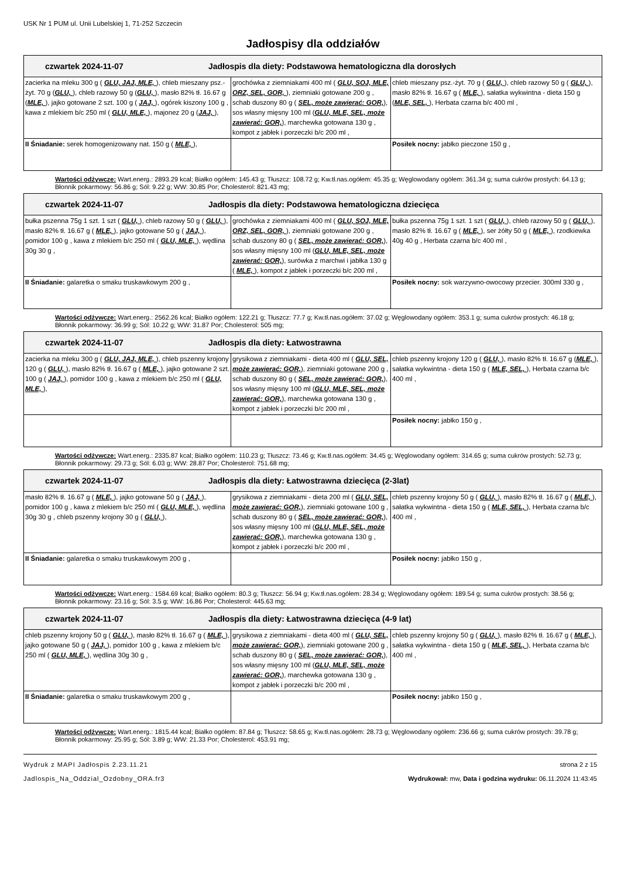USK Nr 1 PUM ul. Unii Lubelskiej 1, 71-252 Szczecin
Jadłospisy dla oddziałów
| czwartek 2024-11-07 Jadłospis dla diety: Podstawowa hematologiczna dla dorosłych | | |
| zacierka na mleku 300 g ( GLU, JAJ, MLE, ), chleb mieszany psz.-żyt. 70 g ( GLU, ), chleb razowy 50 g ( GLU, ), masło 82% tł. 16.67 g ( MLE, ), jajko gotowane 2 szt. 100 g ( JAJ, ), ogórek kiszony 100 g , kawa z mlekiem b/c 250 ml ( GLU, MLE, ), majonez 20 g ( JAJ, ), | grochówka z ziemniakami 400 ml ( GLU, SOJ, MLE, ORZ, SEL, GOR, ), ziemniaki gotowane 200 g , schab duszony 80 g ( SEL, może zawierać: GOR, ), sos własny mięsny 100 ml ( GLU, MLE, SEL, może zawierać: GOR, ), marchewka gotowana 130 g , kompot z jabłek i porzeczki b/c 200 ml , | chleb mieszany psz.-żyt. 70 g ( GLU, ), chleb razowy 50 g ( GLU, ), masło 82% tł. 16.67 g ( MLE, ), sałatka wykwintna - dieta 150 g ( MLE, SEL, ), Herbata czarna b/c 400 ml , |
| II Śniadanie: serek homogenizowany nat. 150 g ( MLE, ), | | Posiłek nocny: jabłko pieczone 150 g , |
Wartości odżywcze: Wart.energ.: 2893.29 kcal; Białko ogółem: 145.43 g; Tłuszcz: 108.72 g; Kw.tł.nas.ogółem: 45.35 g; Węglowodany ogółem: 361.34 g; suma cukrów prostych: 64.13 g; Błonnik pokarmowy: 56.86 g; Sól: 9.22 g; WW: 30.85 Por; Cholesterol: 821.43 mg;
| czwartek 2024-11-07 Jadłospis dla diety: Podstawowa hematologiczna dziecięca | | |
| bułka pszenna 75g 1 szt. 1 szt ( GLU, ), chleb razowy 50 g ( GLU, ), masło 82% tł. 16.67 g ( MLE, ), jajko gotowane 50 g ( JAJ, ), pomidor 100 g , kawa z mlekiem b/c 250 ml ( GLU, MLE, ), wędlina 30g 30 g , | grochówka z ziemniakami 400 ml ( GLU, SOJ, MLE, ORZ, SEL, GOR, ), ziemniaki gotowane 200 g , schab duszony 80 g ( SEL, może zawierać: GOR, ), sos własny mięsny 100 ml ( GLU, MLE, SEL, może zawierać: GOR, ), surówka z marchwi i jabłka 130 g ( MLE, ), kompot z jabłek i porzeczki b/c 200 ml , | bułka pszenna 75g 1 szt. 1 szt ( GLU, ), chleb razowy 50 g ( GLU, ), masło 82% tł. 16.67 g ( MLE, ), ser żółty 50 g ( MLE, ), rzodkiewka 40g 40 g , Herbata czarna b/c 400 ml , |
| II Śniadanie: galaretka o smaku truskawkowym 200 g , | | Posiłek nocny: sok warzywno-owocowy przecier. 300ml 330 g , |
Wartości odżywcze: Wart.energ.: 2562.26 kcal; Białko ogółem: 122.21 g; Tłuszcz: 77.7 g; Kw.tł.nas.ogółem: 37.02 g; Węglowodany ogółem: 353.1 g; suma cukrów prostych: 46.18 g; Błonnik pokarmowy: 36.99 g; Sól: 10.22 g; WW: 31.87 Por; Cholesterol: 505 mg;
| czwartek 2024-11-07 Jadłospis dla diety: Łatwostrawna | | |
| zacierka na mleku 300 g ( GLU, JAJ, MLE, ), chleb pszenny krojony 120 g ( GLU, ), masło 82% tł. 16.67 g ( MLE, ), jajko gotowane 2 szt. 100 g ( JAJ, ), pomidor 100 g , kawa z mlekiem b/c 250 ml ( GLU, MLE, ), | grysikowa z ziemniakami - dieta 400 ml ( GLU, SEL, może zawierać: GOR, ), ziemniaki gotowane 200 g , schab duszony 80 g ( SEL, może zawierać: GOR, ), sos własny mięsny 100 ml ( GLU, MLE, SEL, może zawierać: GOR, ), marchewka gotowana 130 g , kompot z jabłek i porzeczki b/c 200 ml , | chleb pszenny krojony 120 g ( GLU, ), masło 82% tł. 16.67 g ( MLE, ), sałatka wykwintna - dieta 150 g ( MLE, SEL, ), Herbata czarna b/c 400 ml , |
| | | Posiłek nocny: jabłko 150 g , |
Wartości odżywcze: Wart.energ.: 2335.87 kcal; Białko ogółem: 110.23 g; Tłuszcz: 73.46 g; Kw.tł.nas.ogółem: 34.45 g; Węglowodany ogółem: 314.65 g; suma cukrów prostych: 52.73 g; Błonnik pokarmowy: 29.73 g; Sól: 6.03 g; WW: 28.87 Por; Cholesterol: 751.68 mg;
| czwartek 2024-11-07 Jadłospis dla diety: Łatwostrawna dziecięca (2-3lat) | | |
| masło 82% tł. 16.67 g ( MLE, ), jajko gotowane 50 g ( JAJ, ), pomidor 100 g , kawa z mlekiem b/c 250 ml ( GLU, MLE, ), wędlina 30g 30 g , chleb pszenny krojony 30 g ( GLU, ), | grysikowa z ziemniakami - dieta 200 ml ( GLU, SEL, może zawierać: GOR, ), ziemniaki gotowane 100 g , schab duszony 80 g ( SEL, może zawierać: GOR, ), sos własny mięsny 100 ml ( GLU, MLE, SEL, może zawierać: GOR, ), marchewka gotowana 130 g , kompot z jabłek i porzeczki b/c 200 ml , | chleb pszenny krojony 50 g ( GLU, ), masło 82% tł. 16.67 g ( MLE, ), sałatka wykwintna - dieta 150 g ( MLE, SEL, ), Herbata czarna b/c 400 ml , |
| II Śniadanie: galaretka o smaku truskawkowym 200 g , | | Posiłek nocny: jabłko 150 g , |
Wartości odżywcze: Wart.energ.: 1584.69 kcal; Białko ogółem: 80.3 g; Tłuszcz: 56.94 g; Kw.tł.nas.ogółem: 28.34 g; Węglowodany ogółem: 189.54 g; suma cukrów prostych: 38.56 g; Błonnik pokarmowy: 23.16 g; Sól: 3.5 g; WW: 16.86 Por; Cholesterol: 445.63 mg;
| czwartek 2024-11-07 Jadłospis dla diety: Łatwostrawna dziecięca (4-9 lat) | | |
| chleb pszenny krojony 50 g ( GLU, ), masło 82% tł. 16.67 g ( MLE, ), jajko gotowane 50 g ( JAJ, ), pomidor 100 g , kawa z mlekiem b/c 250 ml ( GLU, MLE, ), wędlina 30g 30 g , | grysikowa z ziemniakami - dieta 400 ml ( GLU, SEL, może zawierać: GOR, ), ziemniaki gotowane 200 g , schab duszony 80 g ( SEL, może zawierać: GOR, ), sos własny mięsny 100 ml ( GLU, MLE, SEL, może zawierać: GOR, ), marchewka gotowana 130 g , kompot z jabłek i porzeczki b/c 200 ml , | chleb pszenny krojony 50 g ( GLU, ), masło 82% tł. 16.67 g ( MLE, ), sałatka wykwintna - dieta 150 g ( MLE, SEL, ), Herbata czarna b/c 400 ml , |
| II Śniadanie: galaretka o smaku truskawkowym 200 g , | | Posiłek nocny: jabłko 150 g , |
Wartości odżywcze: Wart.energ.: 1815.44 kcal; Białko ogółem: 87.84 g; Tłuszcz: 58.65 g; Kw.tł.nas.ogółem: 28.73 g; Węglowodany ogółem: 236.66 g; suma cukrów prostych: 39.78 g; Błonnik pokarmowy: 25.95 g; Sól: 3.89 g; WW: 21.33 Por; Cholesterol: 453.91 mg;
Wydruk z MAPI Jadłospis 2.23.11.21
Jadlospis_Na_Oddzial_Ozdobny_ORA.fr3
strona 2 z 15
Wydrukował: mw, Data i godzina wydruku: 06.11.2024 11:43:45